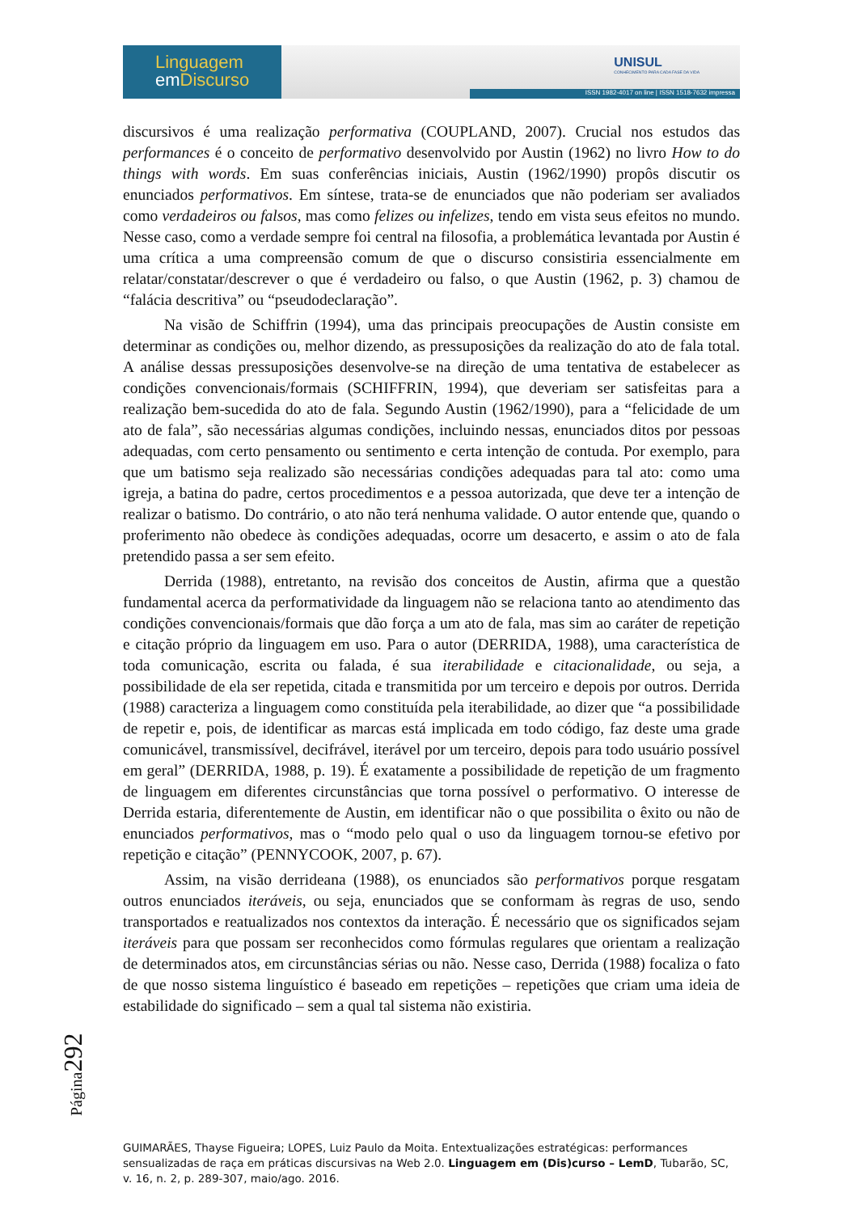Linguagem
em Discurso
UNISUL
CONHECIMENTO PARA CADA FASE DA VIDA
ISSN 1982-4017 on line | ISSN 1518-7632 impressa
discursivos é uma realização performativa (COUPLAND, 2007). Crucial nos estudos das performances é o conceito de performativo desenvolvido por Austin (1962) no livro How to do things with words. Em suas conferências iniciais, Austin (1962/1990) propôs discutir os enunciados performativos. Em síntese, trata-se de enunciados que não poderiam ser avaliados como verdadeiros ou falsos, mas como felizes ou infelizes, tendo em vista seus efeitos no mundo. Nesse caso, como a verdade sempre foi central na filosofia, a problemática levantada por Austin é uma crítica a uma compreensão comum de que o discurso consistiria essencialmente em relatar/constatar/descrever o que é verdadeiro ou falso, o que Austin (1962, p. 3) chamou de “falácia descritiva” ou “pseudodeclaração”.
Na visão de Schiffrin (1994), uma das principais preocupações de Austin consiste em determinar as condições ou, melhor dizendo, as pressuposições da realização do ato de fala total. A análise dessas pressuposições desenvolve-se na direção de uma tentativa de estabelecer as condições convencionais/formais (SCHIFFRIN, 1994), que deveriam ser satisfeitas para a realização bem-sucedida do ato de fala. Segundo Austin (1962/1990), para a “felicidade de um ato de fala”, são necessárias algumas condições, incluindo nessas, enunciados ditos por pessoas adequadas, com certo pensamento ou sentimento e certa intenção de contuda. Por exemplo, para que um batismo seja realizado são necessárias condições adequadas para tal ato: como uma igreja, a batina do padre, certos procedimentos e a pessoa autorizada, que deve ter a intenção de realizar o batismo. Do contrário, o ato não terá nenhuma validade. O autor entende que, quando o proferimento não obedece às condições adequadas, ocorre um desacerto, e assim o ato de fala pretendido passa a ser sem efeito.
Derrida (1988), entretanto, na revisão dos conceitos de Austin, afirma que a questão fundamental acerca da performatividade da linguagem não se relaciona tanto ao atendimento das condições convencionais/formais que dão força a um ato de fala, mas sim ao caráter de repetição e citação próprio da linguagem em uso. Para o autor (DERRIDA, 1988), uma característica de toda comunicação, escrita ou falada, é sua iterabilidade e citacionalidade, ou seja, a possibilidade de ela ser repetida, citada e transmitida por um terceiro e depois por outros. Derrida (1988) caracteriza a linguagem como constituída pela iterabilidade, ao dizer que “a possibilidade de repetir e, pois, de identificar as marcas está implicada em todo código, faz deste uma grade comunicável, transmissível, decifrável, iterável por um terceiro, depois para todo usuário possível em geral” (DERRIDA, 1988, p. 19). É exatamente a possibilidade de repetição de um fragmento de linguagem em diferentes circunstâncias que torna possível o performativo. O interesse de Derrida estaria, diferentemente de Austin, em identificar não o que possibilita o êxito ou não de enunciados performativos, mas o “modo pelo qual o uso da linguagem tornou-se efetivo por repetição e citação” (PENNYCOOK, 2007, p. 67).
Assim, na visão derrideana (1988), os enunciados são performativos porque resgatam outros enunciados iteráveis, ou seja, enunciados que se conformam às regras de uso, sendo transportados e reatualizados nos contextos da interação. É necessário que os significados sejam iteráveis para que possam ser reconhecidos como fórmulas regulares que orientam a realização de determinados atos, em circunstâncias sérias ou não. Nesse caso, Derrida (1988) focaliza o fato de que nosso sistema linguístico é baseado em repetições – repetições que criam uma ideia de estabilidade do significado – sem a qual tal sistema não existiria.
Página292
GUIMARÃES, Thayse Figueira; LOPES, Luiz Paulo da Moita. Entextualizações estratégicas: performances sensualizadas de raça em práticas discursivas na Web 2.0. Linguagem em (Dis)curso – LemD, Tubarão, SC, v. 16, n. 2, p. 289-307, maio/ago. 2016.